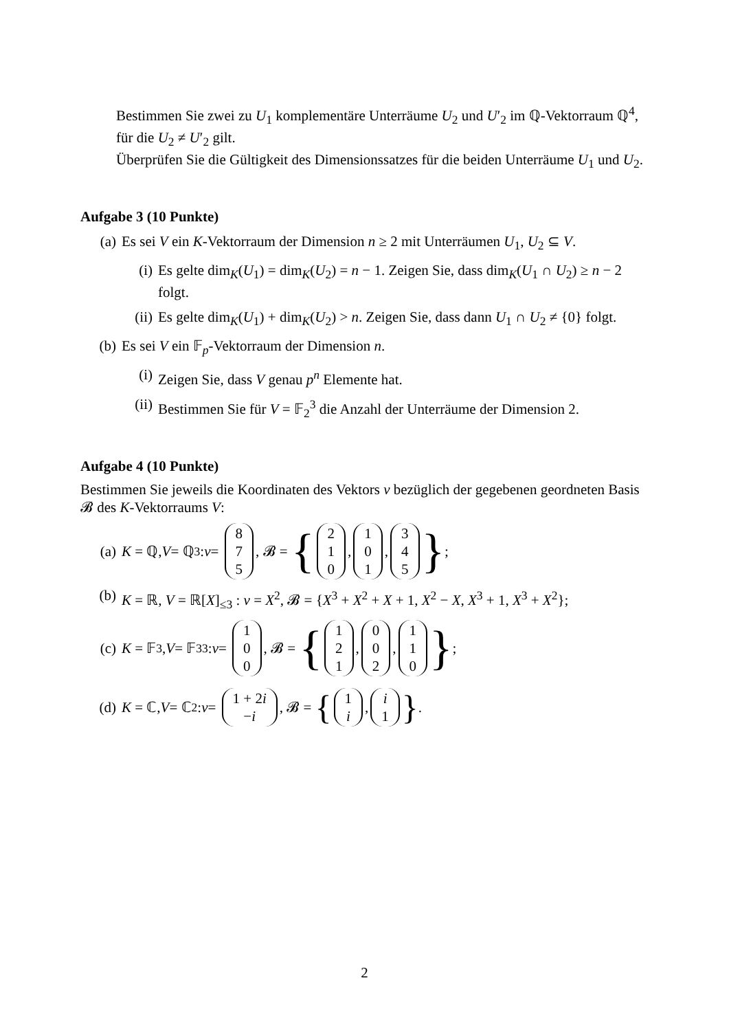Bestimmen Sie zwei zu U<sub>1</sub> komplementäre Unterräume U<sub>2</sub> und U′<sub>2</sub> im ℚ-Vektorraum ℚ<sup>4</sup>, für die U<sub>2</sub> ≠ U′<sub>2</sub> gilt.
Überprüfen Sie die Gültigkeit des Dimensionssatzes für die beiden Unterräume U<sub>1</sub> und U<sub>2</sub>.
Aufgabe 3 (10 Punkte)
(a) Es sei V ein K-Vektorraum der Dimension n ≥ 2 mit Unterräumen U<sub>1</sub>, U<sub>2</sub> ⊆ V.
(i) Es gelte dim<sub>K</sub>(U<sub>1</sub>) = dim<sub>K</sub>(U<sub>2</sub>) = n − 1. Zeigen Sie, dass dim<sub>K</sub>(U<sub>1</sub> ∩ U<sub>2</sub>) ≥ n − 2 folgt.
(ii) Es gelte dim<sub>K</sub>(U<sub>1</sub>) + dim<sub>K</sub>(U<sub>2</sub>) > n. Zeigen Sie, dass dann U<sub>1</sub> ∩ U<sub>2</sub> ≠ {0} folgt.
(b) Es sei V ein 𝔽<sub>p</sub>-Vektorraum der Dimension n.
(i) Zeigen Sie, dass V genau p<sup>n</sup> Elemente hat.
(ii) Bestimmen Sie für V = 𝔽<sub>2</sub><sup>3</sup> die Anzahl der Unterräume der Dimension 2.
Aufgabe 4 (10 Punkte)
Bestimmen Sie jeweils die Koordinaten des Vektors v bezüglich der gegebenen geordneten Basis 𝓑 des K-Vektorraums V:
(a) K = ℚ, V = ℚ<sup>3</sup> : v = 8 7 5, 𝓑 = { 2 1 0, 1 0 1, 3 4 5 };
(b) K = ℝ, V = ℝ[X]<sub>≤3</sub> : v = X<sup>2</sup>, 𝓑 = {X<sup>3</sup> + X<sup>2</sup> + X + 1, X<sup>2</sup> − X, X<sup>3</sup> + 1, X<sup>3</sup> + X<sup>2</sup>};
(c) K = 𝔽<sub>3</sub>, V = 𝔽<sub>3</sub><sup>3</sup> : v = 1 0 0, 𝓑 = { 1 2 1, 0 0 2, 1 1 0 };
(d) K = ℂ, V = ℂ<sup>2</sup> : v = 1 + 2i −i, 𝓑 = { 1 i, i 1 }.
2